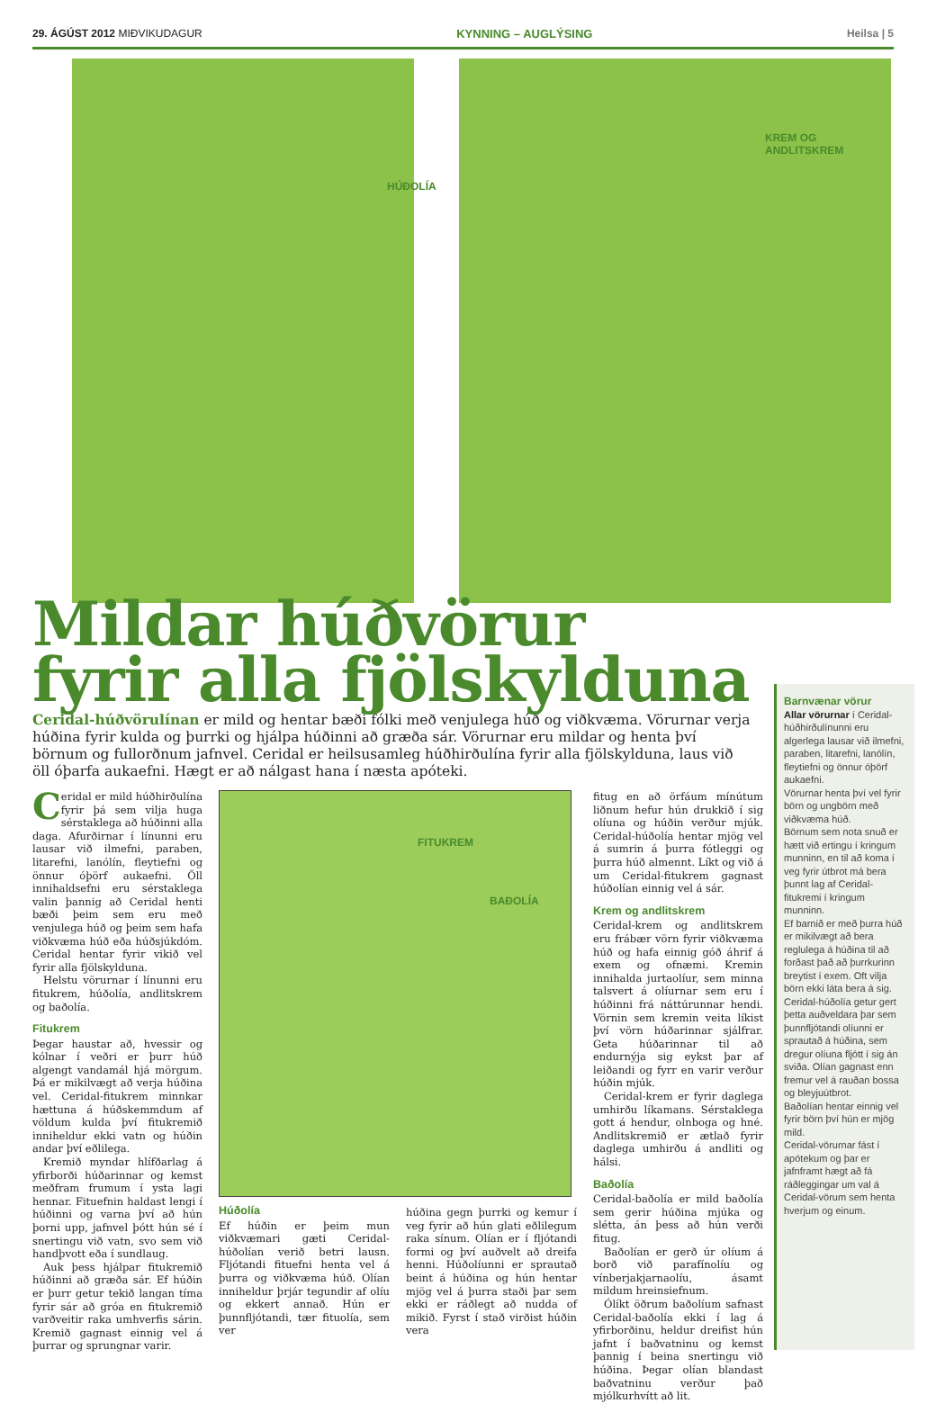29. ÁGÚST 2012 MIÐVIKUDAGUR KYNNING – AUGLÝSING Heilsa | 5
HÚÐOLÍA
KREM OG
ANDLITSKREM
Mildar húðvörur
fyrir alla fjölskylduna
Ceridal-húðvörulínan er mild og hentar bæði fólki með venjulega húð og viðkvæma. Vörurnar verja húðina fyrir kulda og þurrki og hjálpa húðinni að græða sár. Vörurnar eru mildar og henta því börnum og fullorðnum jafnvel. Ceridal er heilsusamleg húðhirðulína fyrir alla fjölskylduna, laus við öll óþarfa aukaefni. Hægt er að nálgast hana í næsta apóteki.
Ceridal er mild húðhirðu­lína fyrir þá sem vilja huga sérstaklega að húðinni alla daga. Afurðirnar í línunni eru lausar við ilmefni, paraben, litarefni, lanólín, fleytiefni og önnur óþörf aukaefni. Öll innihaldsefni eru sérstaklega valin þannig að Ceridal henti bæði þeim sem eru með venjulega húð og þeim sem hafa viðkvæma húð eða húðsjúkdóm. Ceridal hentar fyrir vikið vel fyrir alla fjölskylduna.
Helstu vörurnar í línunni eru fitukrem, húðolía, andlitskrem og baðolía.
Fitukrem
Þegar haustar að, hvessir og kólnar í veðri er þurr húð algengt vandamál hjá mörgum. Þá er mikilvægt að verja húðina vel. Ceridal-fitukrem minnkar hættuna á húðskemmdum af völdum kulda því fitukremið inniheldur ekki vatn og húðin andar því eðlilega.
Kremið myndar hlífðarlag á yfirborði húðarinnar og kemst meðfram frumum í ysta lagi hennar. Fituefnin haldast lengi í húðinni og varna því að hún þorni upp, jafnvel þótt hún sé í snertingu við vatn, svo sem við handþvott eða í sundlaug.
Auk þess hjálpar fitukremið húðinni að græða sár. Ef húðin er þurr getur tekið langan tíma fyrir sár að gróa en fitukremið varðveitir raka umhverfis sárin. Kremið gagnast einnig vel á þurrar og sprungnar varir.
FITUKREM
BAÐOLÍA
Húðolía
Ef húðin er þeim mun viðkvæmari gæti Ceridal-húðolían verið betri lausn. Fljótandi fituefni henta vel á þurra og viðkvæma húð. Olían inniheldur þrjár tegundir af olíu og ekkert annað. Hún er þunnfljótandi, tær fituolía, sem ver
húðina gegn þurrki og kemur í veg fyrir að hún glati eðlilegum raka sínum. Olían er í fljótandi formi og því auðvelt að dreifa henni. Húðolíunni er sprautað beint á húðina og hún hentar mjög vel á þurra staði þar sem ekki er ráðlegt að nudda of mikið. Fyrst í stað virðist húðin vera
fitug en að örfáum mínútum liðnum hefur hún drukkið í sig olíuna og húðin verður mjúk. Ceridal-húðolía hentar mjög vel á sumrin á þurra fótleggi og þurra húð almennt. Líkt og við á um Ceridal-fitukrem gagnast húðolían einnig vel á sár.
Krem og andlitskrem
Ceridal-krem og andlitskrem eru frábær vörn fyrir viðkvæma húð og hafa einnig góð áhrif á exem og ofnæmi. Kremin innihalda jurtaolíur, sem minna talsvert á olíurnar sem eru í húðinni frá náttúrunnar hendi. Vörnin sem kremin veita líkist því vörn húðarinnar sjálfrar. Geta húðarinnar til að endurnýja sig eykst þar af leiðandi og fyrr en varir verður húðin mjúk.
Ceridal-krem er fyrir daglega umhirðu líkamans. Sérstaklega gott á hendur, olnboga og hné. Andlitskremið er ætlað fyrir daglega umhirðu á andliti og hálsi.
Baðolía
Ceridal-baðolía er mild baðolía sem gerir húðina mjúka og slétta, án þess að hún verði fitug.
Baðolían er gerð úr olíum á borð við parafínolíu og vínberjakjarnaolíu, ásamt mildum hreinsiefnum.
Ólíkt öðrum baðolíum safnast Ceridal-baðolía ekki í lag á yfirborðinu, heldur dreifist hún jafnt í baðvatninu og kemst þannig í beina snertingu við húðina. Þegar olían blandast baðvatninu verður það mjólkurhvítt að lit.
Barnvænar vörur
Allar vörurnar í Ceridal-húðhirðulínunni eru algerlega lausar við ilmefni, paraben, litarefni, lanólín, fleytiefni og önnur óþörf aukaefni.
Vörurnar henta því vel fyrir börn og ungbörn með viðkvæma húð.
Börnum sem nota snuð er hætt við ertingu í kringum munninn, en til að koma í veg fyrir útbrot má bera þunnt lag af Ceridal-fitukremi í kringum munninn.
Ef barnið er með þurra húð er mikilvægt að bera reglulega á húðina til að forðast það að þurrkurinn breytist í exem. Oft vilja börn ekki láta bera á sig. Ceridal-húðolía getur gert þetta auðveldara þar sem þunnfljótandi olíunni er sprautað á húðina, sem dregur olíuna fljótt í sig án sviða. Olían gagnast enn fremur vel á rauðan bossa og bleyjuútbrot.
Baðolían hentar einnig vel fyrir börn því hún er mjög mild.
Ceridal-vörurnar fást í apótekum og þar er jafnframt hægt að fá ráðleggingar um val á Ceridal-vörum sem henta hverjum og einum.